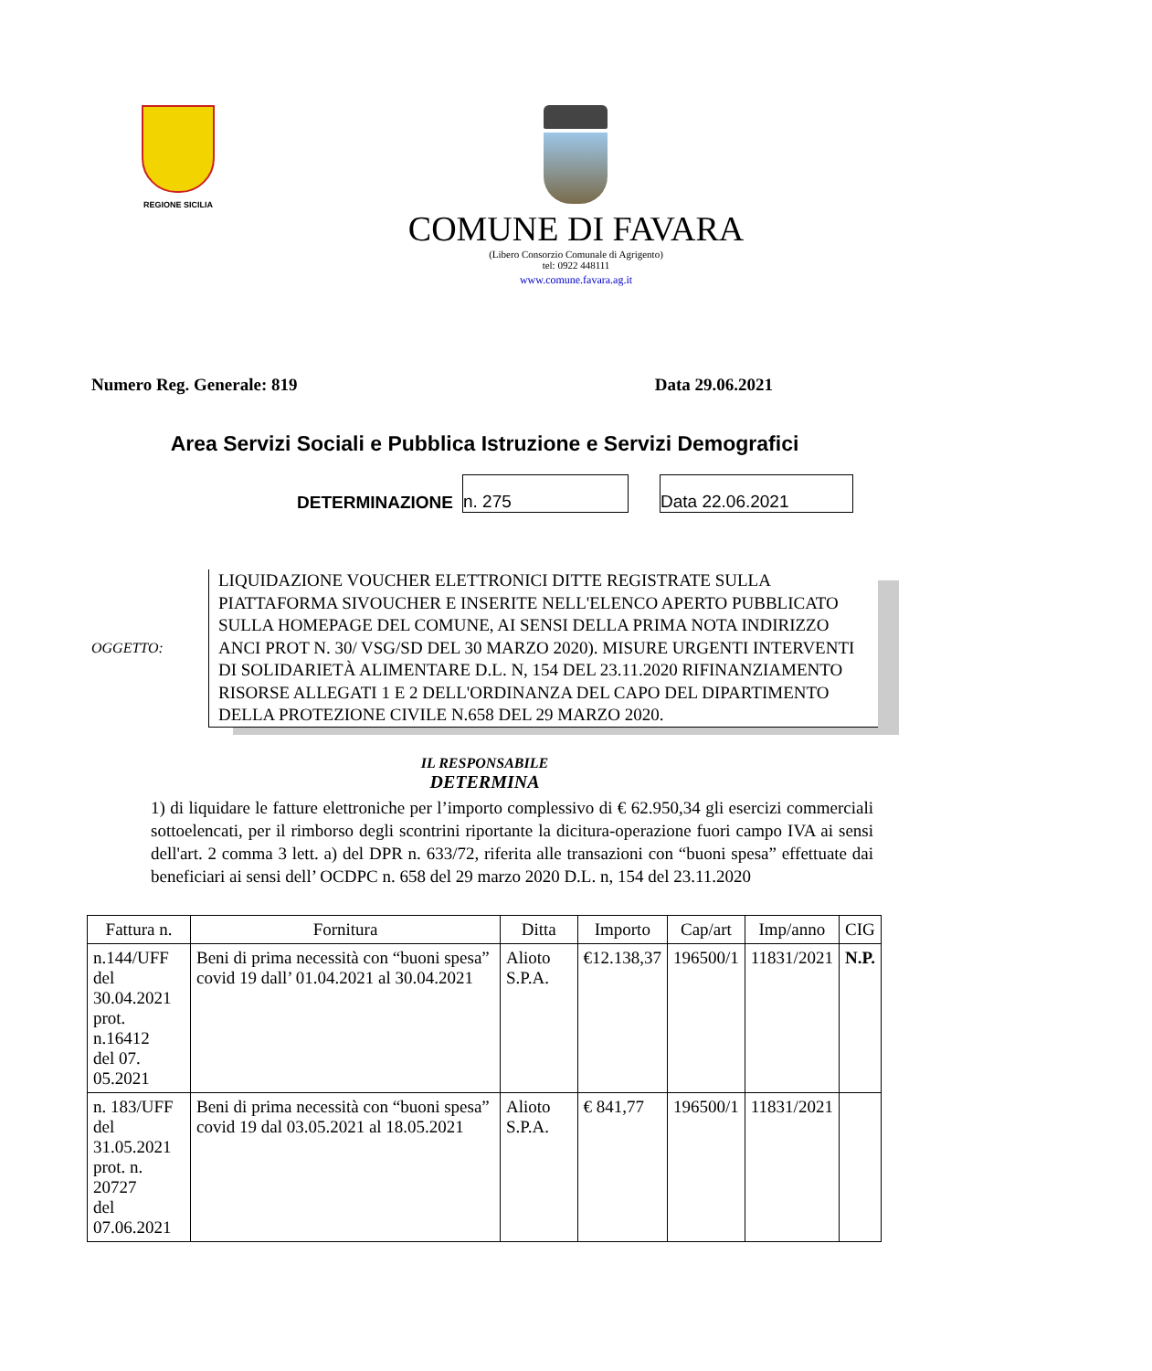REGIONE SICILIA
COMUNE DI FAVARA
(Libero Consorzio Comunale di Agrigento)
tel: 0922 448111
www.comune.favara.ag.it
Numero Reg. Generale: 819 Data 29.06.2021
Area Servizi Sociali e Pubblica Istruzione e Servizi Demografici
DETERMINAZIONE
n. 275
Data 22.06.2021
OGGETTO:
LIQUIDAZIONE VOUCHER ELETTRONICI DITTE REGISTRATE SULLA PIATTAFORMA SIVOUCHER E INSERITE NELL'ELENCO APERTO PUBBLICATO SULLA HOMEPAGE DEL COMUNE, AI SENSI DELLA PRIMA NOTA INDIRIZZO ANCI PROT N. 30/ VSG/SD DEL 30 MARZO 2020). MISURE URGENTI INTERVENTI DI SOLIDARIETÀ ALIMENTARE D.L. N, 154 DEL 23.11.2020 RIFINANZIAMENTO RISORSE ALLEGATI 1 E 2 DELL'ORDINANZA DEL CAPO DEL DIPARTIMENTO DELLA PROTEZIONE CIVILE N.658 DEL 29 MARZO 2020.
IL RESPONSABILE
DETERMINA
1) di liquidare le fatture elettroniche per l’importo complessivo di € 62.950,34 gli esercizi commerciali sottoelencati, per il rimborso degli scontrini riportante la dicitura-operazione fuori campo IVA ai sensi dell'art. 2 comma 3 lett. a) del DPR n. 633/72, riferita alle transazioni con “buoni spesa” effettuate dai beneficiari ai sensi dell’ OCDPC n. 658 del 29 marzo 2020 D.L. n, 154 del 23.11.2020
| Fattura n. | Fornitura | Ditta | Importo | Cap/art | Imp/anno | CIG |
| --- | --- | --- | --- | --- | --- | --- |
| n.144/UFF del 30.04.2021 prot. n.16412 del 07. 05.2021 | Beni di prima necessità con “buoni spesa” covid 19 dall’ 01.04.2021 al 30.04.2021 | Alioto S.P.A. | €12.138,37 | 196500/1 | 11831/2021 | N.P. |
| n. 183/UFF del 31.05.2021 prot. n. 20727 del 07.06.2021 | Beni di prima necessità con “buoni spesa” covid 19 dal 03.05.2021 al 18.05.2021 | Alioto S.P.A. | € 841,77 | 196500/1 | 11831/2021 | |